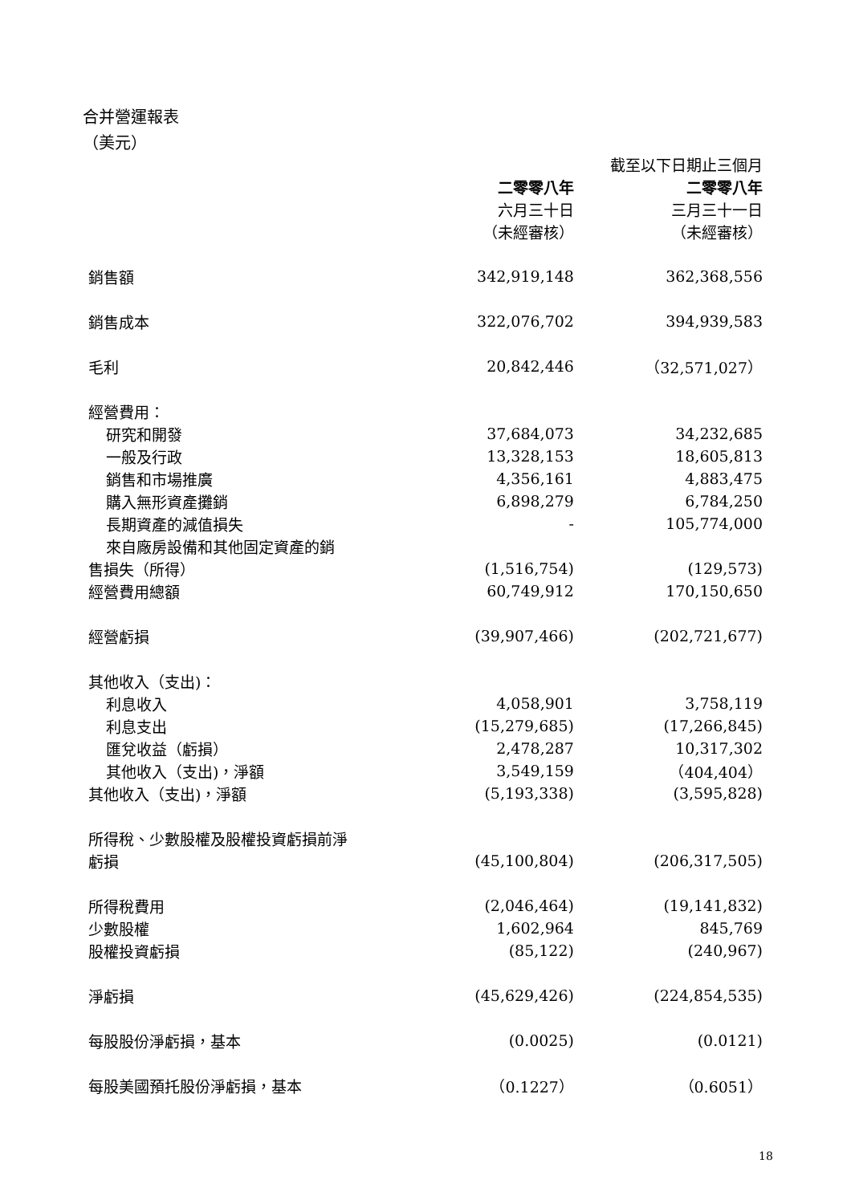合并營運報表
（美元）
| | | 截至以下日期止三個月 |
| --- | --- | --- |
| | 二零零八年 | 二零零八年 |
| | 六月三十日 | 三月三十一日 |
| | （未經審核） | （未經審核） |
| 銷售額 | 342,919,148 | 362,368,556 |
| 銷售成本 | 322,076,702 | 394,939,583 |
| 毛利 | 20,842,446 | （32,571,027） |
| 經營費用： | | |
| 研究和開發 | 37,684,073 | 34,232,685 |
| 一般及行政 | 13,328,153 | 18,605,813 |
| 銷售和市場推廣 | 4,356,161 | 4,883,475 |
| 購入無形資產攤銷 | 6,898,279 | 6,784,250 |
| 長期資產的減值損失 | - | 105,774,000 |
| 來自廠房設備和其他固定資產的銷 | | |
| 售損失（所得） | (1,516,754) | (129,573) |
| 經營費用總額 | 60,749,912 | 170,150,650 |
| 經營虧損 | (39,907,466) | (202,721,677) |
| 其他收入（支出)： | | |
| 利息收入 | 4,058,901 | 3,758,119 |
| 利息支出 | (15,279,685) | (17,266,845) |
| 匯兌收益（虧損） | 2,478,287 | 10,317,302 |
| 其他收入（支出)，淨額 | 3,549,159 | （404,404） |
| 其他收入（支出)，淨額 | (5,193,338) | (3,595,828) |
| 所得稅、少數股權及股權投資虧損前淨 | | |
| 虧損 | (45,100,804) | (206,317,505) |
| 所得稅費用 | (2,046,464) | (19,141,832) |
| 少數股權 | 1,602,964 | 845,769 |
| 股權投資虧損 | (85,122) | (240,967) |
| 淨虧損 | (45,629,426) | (224,854,535) |
| 每股股份淨虧損，基本 | (0.0025) | (0.0121) |
| 每股美國預托股份淨虧損，基本 | （0.1227） | （0.6051） |
18